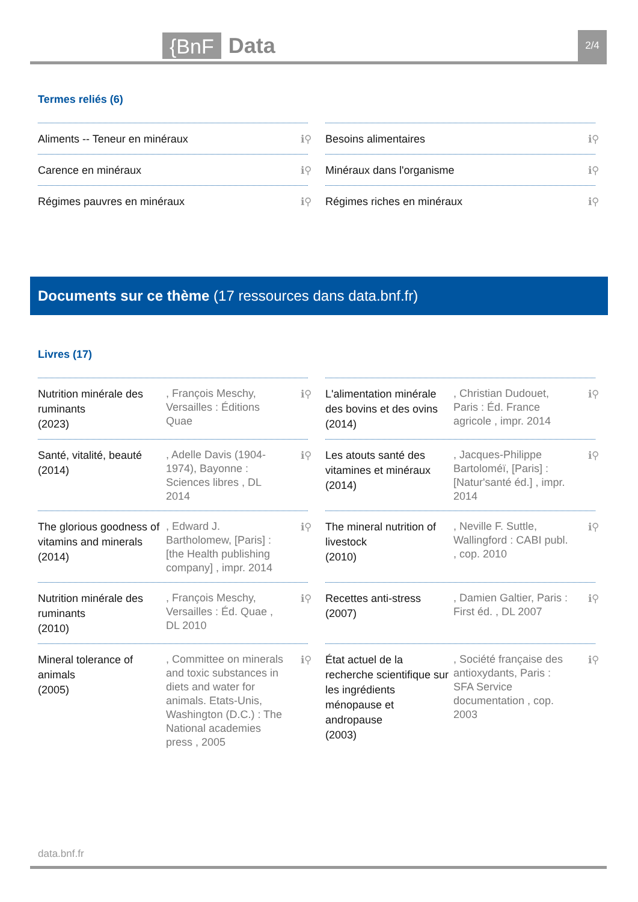{BnF Data 2/4
Termes reliés (6)
Aliments -- Teneur en minéraux ℹ⚲
Besoins alimentaires ℹ⚲
Carence en minéraux ℹ⚲
Minéraux dans l'organisme ℹ⚲
Régimes pauvres en minéraux ℹ⚲
Régimes riches en minéraux ℹ⚲
Documents sur ce thème (17 ressources dans data.bnf.fr)
Livres (17)
Nutrition minérale des ruminants
(2023)
, François Meschy, Versailles : Éditions Quae
ℹ⚲
L'alimentation minérale des bovins et des ovins
(2014)
, Christian Dudouet, Paris : Éd. France agricole , impr. 2014
ℹ⚲
Santé, vitalité, beauté
(2014)
, Adelle Davis (1904-1974), Bayonne : Sciences libres , DL 2014
ℹ⚲
Les atouts santé des vitamines et minéraux
(2014)
, Jacques-Philippe Bartoloméï, [Paris] : [Natur'santé éd.] , impr. 2014
ℹ⚲
The glorious goodness of vitamins and minerals
(2014)
, Edward J. Bartholomew, [Paris] : [the Health publishing company] , impr. 2014
ℹ⚲
The mineral nutrition of livestock
(2010)
, Neville F. Suttle, Wallingford : CABI publ. , cop. 2010
ℹ⚲
Nutrition minérale des ruminants
(2010)
, François Meschy, Versailles : Éd. Quae , DL 2010
ℹ⚲
Recettes anti-stress
(2007)
, Damien Galtier, Paris : First éd. , DL 2007
ℹ⚲
Mineral tolerance of animals
(2005)
, Committee on minerals and toxic substances in diets and water for animals. Etats-Unis, Washington (D.C.) : The National academies press , 2005
ℹ⚲
État actuel de la recherche scientifique sur les ingrédients ménopause et andropause
(2003)
, Société française des antioxydants, Paris : SFA Service documentation , cop. 2003
ℹ⚲
data.bnf.fr